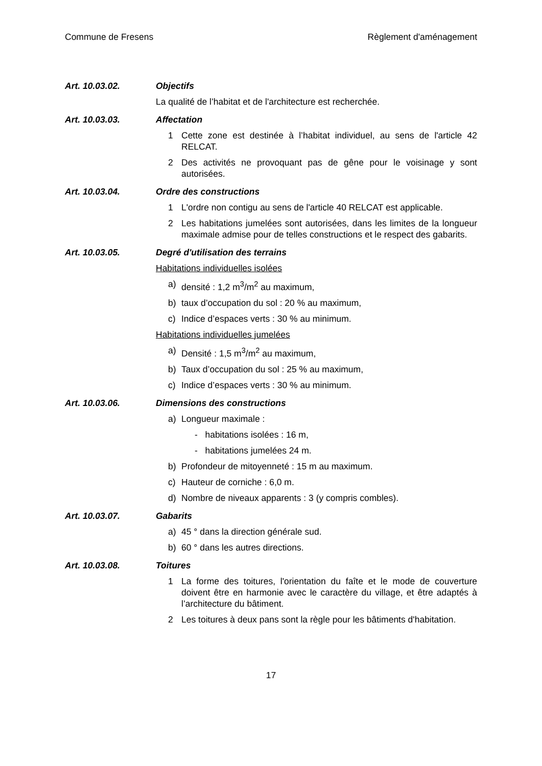Commune de Fresens Règlement d'aménagement
Art. 10.03.02. Objectifs
La qualité de l’habitat et de l'architecture est recherchée.
Art. 10.03.03. Affectation
1 Cette zone est destinée à l’habitat individuel, au sens de l'article 42 RELCAT.
2 Des activités ne provoquant pas de gêne pour le voisinage y sont autorisées.
Art. 10.03.04. Ordre des constructions
1 L'ordre non contigu au sens de l'article 40 RELCAT est applicable.
2 Les habitations jumelées sont autorisées, dans les limites de la longueur maximale admise pour de telles constructions et le respect des gabarits.
Art. 10.03.05. Degré d'utilisation des terrains
Habitations individuelles isolées
a) densité : 1,2 m<sup>3</sup>/m<sup>2</sup> au maximum,
b) taux d’occupation du sol : 20 % au maximum,
c) Indice d’espaces verts : 30 % au minimum.
Habitations individuelles jumelées
a) Densité : 1,5 m<sup>3</sup>/m<sup>2</sup> au maximum,
b) Taux d’occupation du sol : 25 % au maximum,
c) Indice d’espaces verts : 30 % au minimum.
Art. 10.03.06. Dimensions des constructions
a) Longueur maximale :
- habitations isolées : 16 m,
- habitations jumelées 24 m.
b) Profondeur de mitoyenneté : 15 m au maximum.
c) Hauteur de corniche : 6,0 m.
d) Nombre de niveaux apparents : 3 (y compris combles).
Art. 10.03.07. Gabarits
a) 45 ° dans la direction générale sud.
b) 60 ° dans les autres directions.
Art. 10.03.08. Toitures
1 La forme des toitures, l'orientation du faîte et le mode de couverture doivent être en harmonie avec le caractère du village, et être adaptés à l’architecture du bâtiment.
2 Les toitures à deux pans sont la règle pour les bâtiments d'habitation.
17